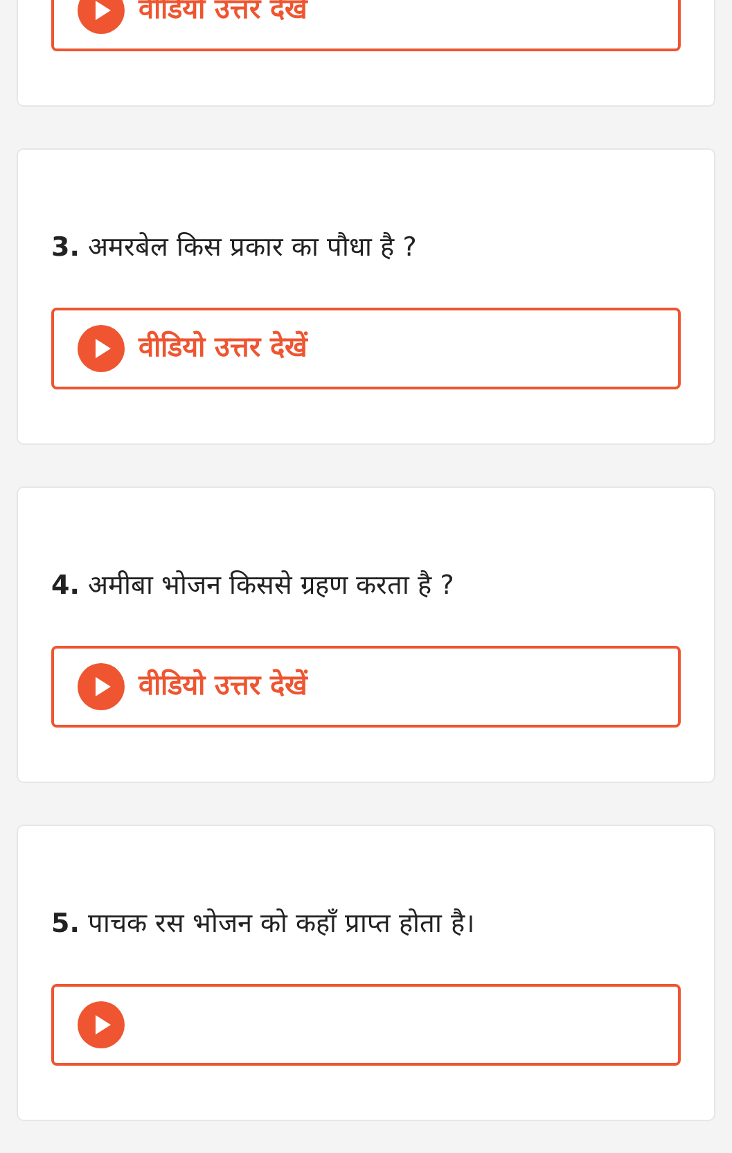वीडियो उत्तर देखें
3. अमरबेल किस प्रकार का पौधा है ?
वीडियो उत्तर देखें
4. अमीबा भोजन किससे ग्रहण करता है ?
वीडियो उत्तर देखें
5. पाचक रस भोजन को कहाँ प्राप्त होता है।